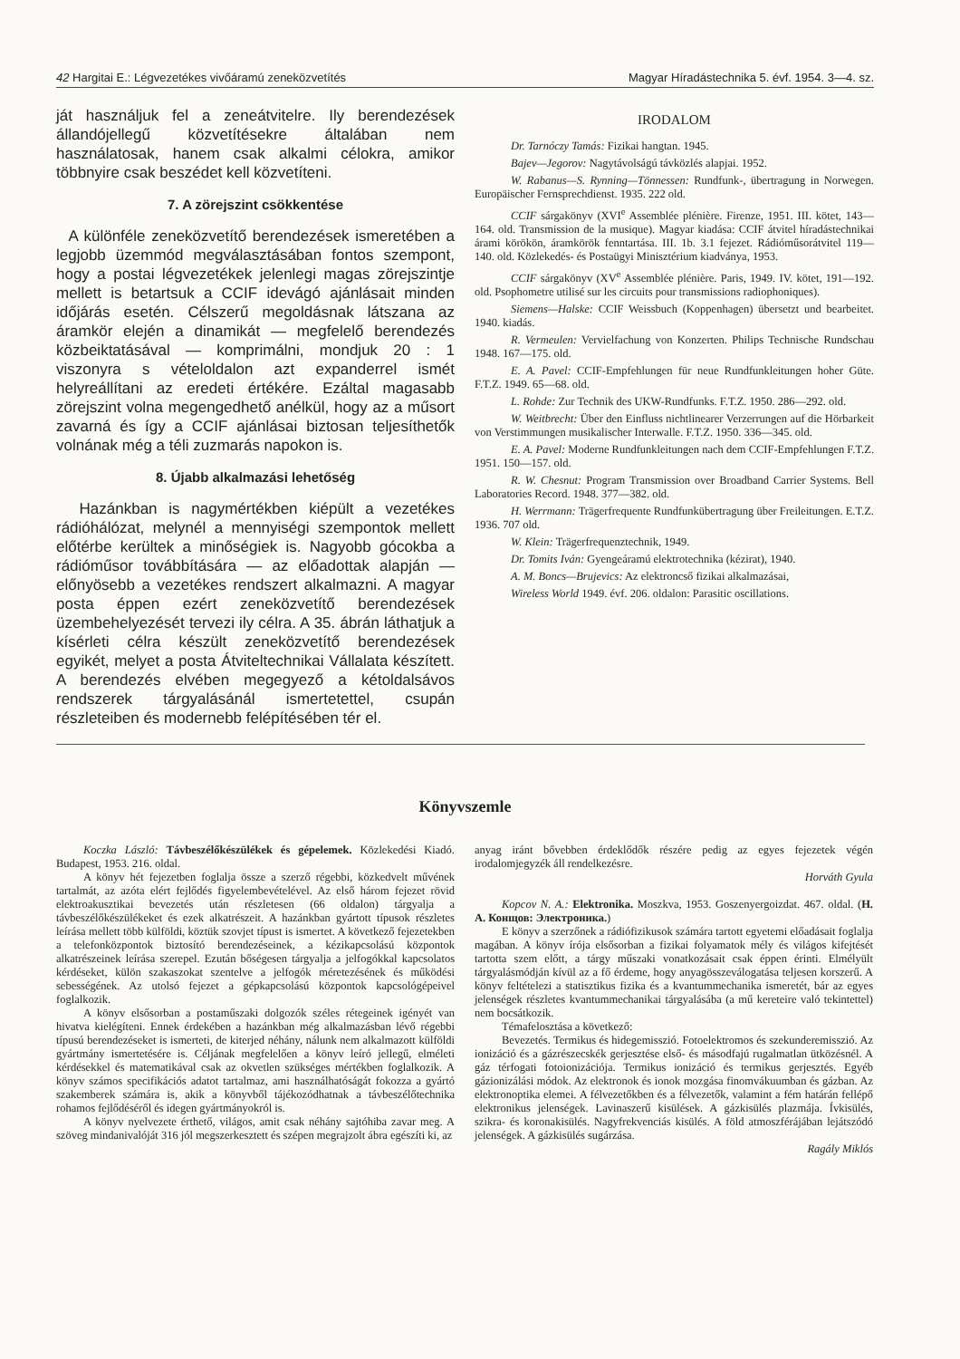42 Hargitai E.: Légvezetékes vivőáramú zeneközvetítés Magyar Híradástechnika 5. évf. 1954. 3—4. sz.
ját használjuk fel a zeneátvitelre. Ily berendezések állandójellegű közvetítésekre általában nem használatosak, hanem csak alkalmi célokra, amikor többnyire csak beszédet kell közvetíteni.
7. A zörejszint csökkentése
A különféle zeneközvetítő berendezések ismeretében a legjobb üzemmód megválasztásában fontos szempont, hogy a postai légvezetékek jelenlegi magas zörejszintje mellett is betartsuk a CCIF idevágó ajánlásait minden időjárás esetén. Célszerű megoldásnak látszana az áramkör elején a dinamikát — megfelelő berendezés közbeiktatásával — komprimálni, mondjuk 20 : 1 viszonyra s vételoldalon azt expanderrel ismét helyreállítani az eredeti értékére. Ezáltal magasabb zörejszint volna megengedhető anélkül, hogy az a műsort zavarná és így a CCIF ajánlásai biztosan teljesíthetők volnának még a téli zuzmarás napokon is.
8. Újabb alkalmazási lehetőség
Hazánkban is nagymértékben kiépült a vezetékes rádióhálózat, melynél a mennyiségi szempontok mellett előtérbe kerültek a minőségiek is. Nagyobb gócokba a rádióműsor továbbítására — az előadottak alapján — előnyösebb a vezetékes rendszert alkalmazni. A magyar posta éppen ezért zeneközvetítő berendezések üzembehelyezését tervezi ily célra. A 35. ábrán láthatjuk a kísérleti célra készült zeneközvetítő berendezések egyikét, melyet a posta Átviteltechnikai Vállalata készített. A berendezés elvében megegyező a kétoldalsávos rendszerek tárgyalásánál ismertetettel, csupán részleteiben és modernebb felépítésében tér el.
IRODALOM
Dr. Tarnóczy Tamás: Fizikai hangtan. 1945.
Bajev—Jegorov: Nagytávolságú távközlés alapjai. 1952.
W. Rabanus—S. Rynning—Tönnessen: Rundfunk-, übertragung in Norwegen. Europäischer Fernsprechdienst. 1935. 222 old.
CCIF sárgakönyv (XVI<sup>e</sup> Assemblée plénière. Firenze, 1951. III. kötet, 143—164. old. Transmission de la musique). Magyar kiadása: CCIF átvitel híradástechnikai árami körökön, áramkörök fenntartása. III. 1b. 3.1 fejezet. Rádióműsorátvitel 119—140. old. Közlekedés- és Postaügyi Minisztérium kiadványa, 1953.
CCIF sárgakönyv (XV<sup>e</sup> Assemblée plénière. Paris, 1949. IV. kötet, 191—192. old. Psophometre utilisé sur les circuits pour transmissions radiophoniques).
Siemens—Halske: CCIF Weissbuch (Koppenhagen) übersetzt und bearbeitet. 1940. kiadás.
R. Vermeulen: Vervielfachung von Konzerten. Philips Technische Rundschau 1948. 167—175. old.
E. A. Pavel: CCIF-Empfehlungen für neue Rundfunkleitungen hoher Güte. F.T.Z. 1949. 65—68. old.
L. Rohde: Zur Technik des UKW-Rundfunks. F.T.Z. 1950. 286—292. old.
W. Weitbrecht: Über den Einfluss nichtlinearer Verzerrungen auf die Hörbarkeit von Verstimmungen musikalischer Interwalle. F.T.Z. 1950. 336—345. old.
E. A. Pavel: Moderne Rundfunkleitungen nach dem CCIF-Empfehlungen F.T.Z. 1951. 150—157. old.
R. W. Chesnut: Program Transmission over Broadband Carrier Systems. Bell Laboratories Record. 1948. 377—382. old.
H. Werrmann: Trägerfrequente Rundfunkübertragung über Freileitungen. E.T.Z. 1936. 707 old.
W. Klein: Trägerfrequenztechnik, 1949.
Dr. Tomits Iván: Gyengeáramú elektrotechnika (kézirat), 1940.
A. M. Boncs—Brujevics: Az elektroncső fizikai alkalmazásai,
Wireless World 1949. évf. 206. oldalon: Parasitic oscillations.
Könyvszemle
Koczka László: Távbeszélőkészülékek és gépelemek. Közlekedési Kiadó. Budapest, 1953. 216. oldal.
A könyv hét fejezetben foglalja össze a szerző régebbi, közkedvelt művének tartalmát, az azóta elért fejlődés figyelembevételével. Az első három fejezet rövid elektroakusztikai bevezetés után részletesen (66 oldalon) tárgyalja a távbeszélőkészülékeket és ezek alkatrészeit. A hazánkban gyártott típusok részletes leírása mellett több külföldi, köztük szovjet típust is ismertet. A következő fejezetekben a telefonközpontok biztosító berendezéseinek, a kézikapcsolású központok alkatrészeinek leírása szerepel. Ezután bőségesen tárgyalja a jelfogókkal kapcsolatos kérdéseket, külön szakaszokat szentelve a jelfogók méretezésének és működési sebességének. Az utolsó fejezet a gépkapcsolású központok kapcsológépeivel foglalkozik.
A könyv elsősorban a postaműszaki dolgozók széles rétegeinek igényét van hivatva kielégíteni. Ennek érdekében a hazánkban még alkalmazásban lévő régebbi típusú berendezéseket is ismerteti, de kiterjed néhány, nálunk nem alkalmazott külföldi gyártmány ismertetésére is. Céljának megfelelően a könyv leíró jellegű, elméleti kérdésekkel és matematikával csak az okvetlen szükséges mértékben foglalkozik. A könyv számos specifikációs adatot tartalmaz, ami használhatóságát fokozza a gyártó szakemberek számára is, akik a könyvből tájékozódhatnak a távbeszélőtechnika rohamos fejlődéséről és idegen gyártmányokról is.
A könyv nyelvezete érthető, világos, amit csak néhány sajtóhiba zavar meg. A szöveg mindanivalóját 316 jól megszerkesztett és szépen megrajzolt ábra egészíti ki, az
anyag iránt bővebben érdeklődők részére pedig az egyes fejezetek végén irodalomjegyzék áll rendelkezésre.
Horváth Gyula
Kopcov N. A.: Elektronika. Moszkva, 1953. Goszenyergoizdat. 467. oldal. (Н. А. Конщов: Электроника.)
E könyv a szerzőnek a rádiófizikusok számára tartott egyetemi előadásait foglalja magában. A könyv írója elsősorban a fizikai folyamatok mély és világos kifejtését tartotta szem előtt, a tárgy műszaki vonatkozásait csak éppen érinti. Elmélyült tárgyalásmódján kívül az a fő érdeme, hogy anyagösszeválogatása teljesen korszerű. A könyv feltételezi a statisztikus fizika és a kvantummechanika ismeretét, bár az egyes jelenségek részletes kvantummechanikai tárgyalásába (a mű kereteire való tekintettel) nem bocsátkozik.
Témafelosztása a következő:
Bevezetés. Termikus és hidegemisszió. Fotoelektromos és szekunderemisszió. Az ionizáció és a gázrészecskék gerjesztése első- és másodfajú rugalmatlan ütközésnél. A gáz térfogati fotoionizációja. Termikus ionizáció és termikus gerjesztés. Egyéb gázionizálási módok. Az elektronok és ionok mozgása finomvákuumban és gázban. Az elektronoptika elemei. A félvezetőkben és a félvezetők, valamint a fém határán fellépő elektronikus jelenségek. Lavinaszerű kisülések. A gázkisülés plazmája. Ívkisülés, szikra- és koronakisülés. Nagyfrekvenciás kisülés. A föld atmoszférájában lejátszódó jelenségek. A gázkisülés sugárzása.
Ragály Miklós